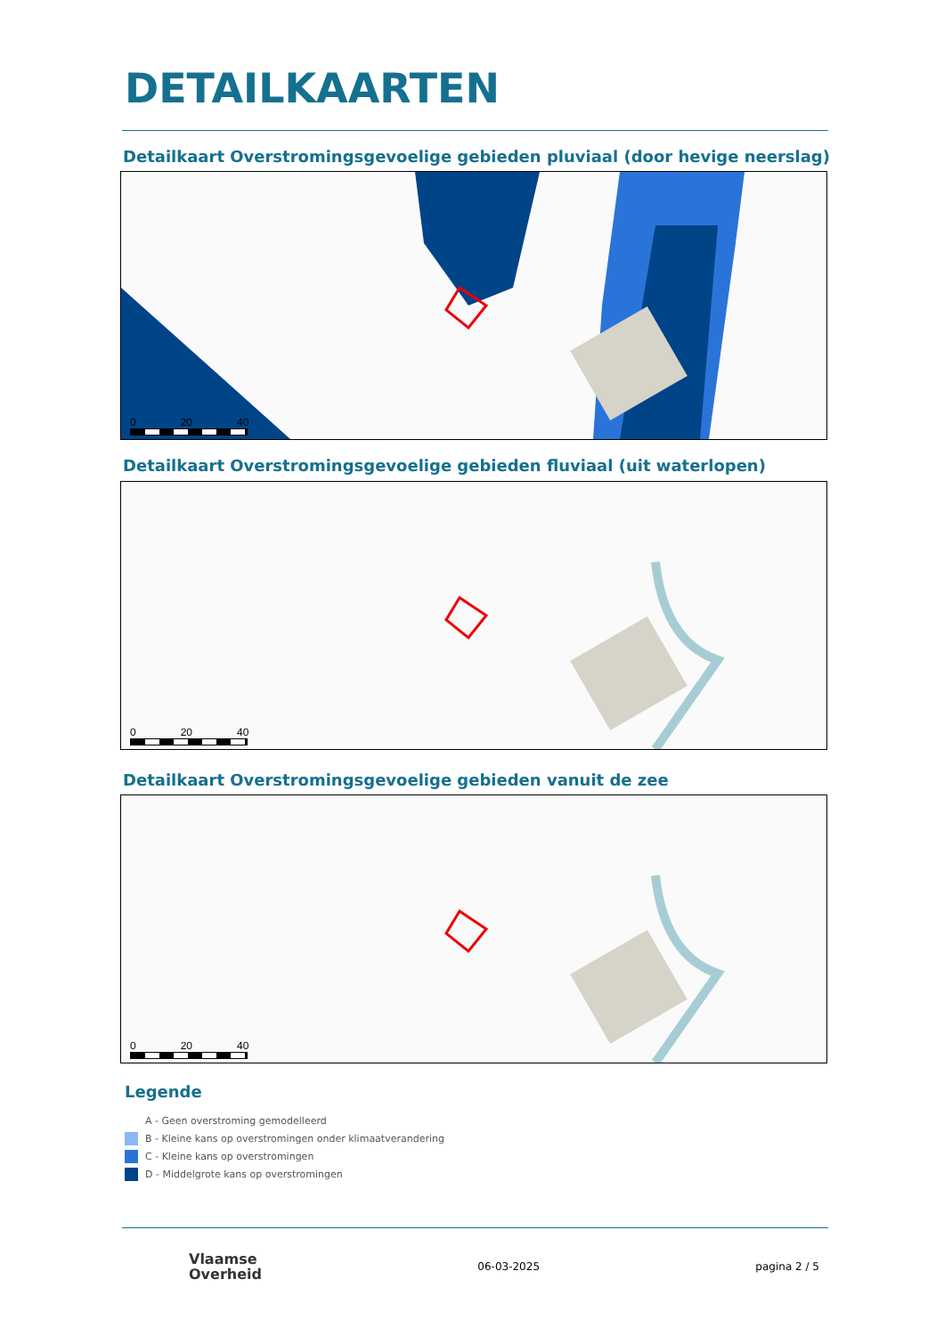DETAILKAARTEN
Detailkaart Overstromingsgevoelige gebieden pluviaal (door hevige neerslag)
0 20 40
Detailkaart Overstromingsgevoelige gebieden fluviaal (uit waterlopen)
0 20 40
Detailkaart Overstromingsgevoelige gebieden vanuit de zee
0 20 40
Legende
A - Geen overstroming gemodelleerd
B - Kleine kans op overstromingen onder klimaatverandering
C - Kleine kans op overstromingen
D - Middelgrote kans op overstromingen
Vlaamse
Overheid
06-03-2025 pagina 2 / 5